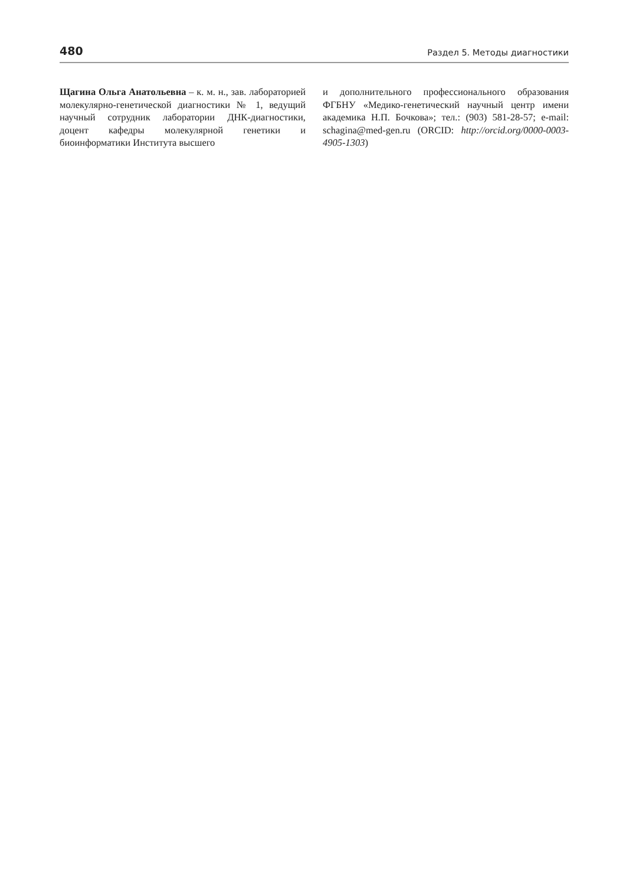480 Раздел 5. Методы диагностики
Щагина Ольга Анатольевна – к. м. н., зав. лабораторией молекулярно-генетической диагностики № 1, ведущий научный сотрудник лаборатории ДНК-диагностики, доцент кафедры молекулярной генетики и биоинформатики Института высшего
и дополнительного профессионального образования ФГБНУ «Медико-генетический научный центр имени академика Н.П. Бочкова»; тел.: (903) 581-28-57; e-mail: schagina@med-gen.ru (ORCID: http://orcid.org/0000-0003-4905-1303)